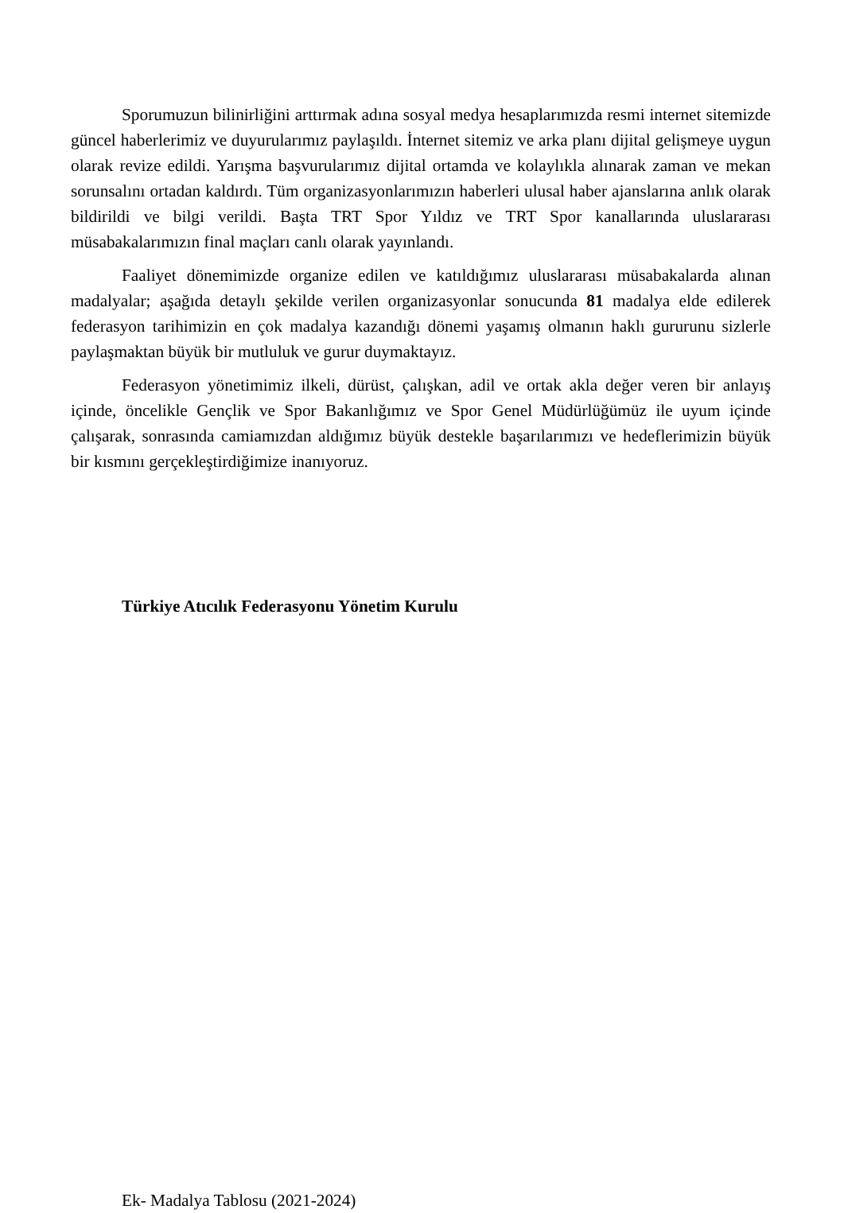Sporumuzun bilinirliğini arttırmak adına sosyal medya hesaplarımızda resmi internet sitemizde güncel haberlerimiz ve duyurularımız paylaşıldı. İnternet sitemiz ve arka planı dijital gelişmeye uygun olarak revize edildi. Yarışma başvurularımız dijital ortamda ve kolaylıkla alınarak zaman ve mekan sorunsalını ortadan kaldırdı. Tüm organizasyonlarımızın haberleri ulusal haber ajanslarına anlık olarak bildirildi ve bilgi verildi. Başta TRT Spor Yıldız ve TRT Spor kanallarında uluslararası müsabakalarımızın final maçları canlı olarak yayınlandı.
Faaliyet dönemimizde organize edilen ve katıldığımız uluslararası müsabakalarda alınan madalyalar; aşağıda detaylı şekilde verilen organizasyonlar sonucunda 81 madalya elde edilerek federasyon tarihimizin en çok madalya kazandığı dönemi yaşamış olmanın haklı gururunu sizlerle paylaşmaktan büyük bir mutluluk ve gurur duymaktayız.
Federasyon yönetimimiz ilkeli, dürüst, çalışkan, adil ve ortak akla değer veren bir anlayış içinde, öncelikle Gençlik ve Spor Bakanlığımız ve Spor Genel Müdürlüğümüz ile uyum içinde çalışarak, sonrasında camiamızdan aldığımız büyük destekle başarılarımızı ve hedeflerimizin büyük bir kısmını gerçekleştirdiğimize inanıyoruz.
Türkiye Atıcılık Federasyonu Yönetim Kurulu
Ek- Madalya Tablosu (2021-2024)